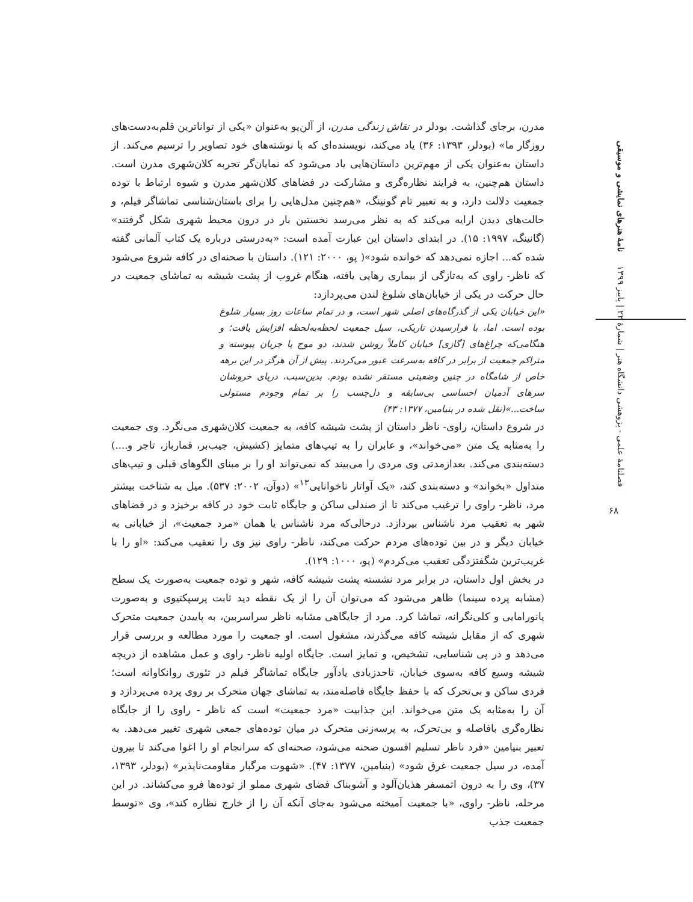فصلنامهٔ علمی - پژوهشی دانشگاه هنر | شمارهٔ ۲۲ | پاییز ۱۳۹۹ نامهٔ هنرهای نمایشی و موسیقی
۶۸
مدرن، برجای گذاشت. بودلر در نقاش زندگی مدرن، از آلن‌پو به‌عنوان «یکی از تواناترین قلم‌به‌دست‌های روزگار ما» (بودلر، ۱۳۹۳: ۳۶) یاد می‌کند، نویسنده‌ای که با نوشته‌های خود تصاویر را ترسیم می‌کند. از داستان به‌عنوان یکی از مهم‌ترین داستان‌هایی یاد می‌شود که نمایان‌گر تجربه کلان‌شهری مدرن است. داستان هم‌چنین، به فرایند نظاره‌گری و مشارکت در فضاهای کلان‌شهر مدرن و شیوه ارتباط با توده جمعیت دلالت دارد، و به تعبیر تام گونینگ، «هم‌چنین مدل‌هایی را برای باستان‌شناسی تماشاگر فیلم، و حالت‌های دیدن ارایه می‌کند که به نظر می‌رسد نخستین بار در درون محیط شهری شکل گرفتند» (گانینگ، ۱۹۹۷: ۱۵). در ابتدای داستان این عبارت آمده است: «به‌درستی درباره یک کتاب آلمانی گفته شده که... اجازه نمی‌دهد که خوانده شود»( پو، ۲۰۰۰: ۱۲۱). داستان با صحنه‌ای در کافه شروع می‌شود که ناظر- راوی که به‌تازگی از بیماری رهایی یافته، هنگام غروب از پشت شیشه به تماشای جمعیت در حال حرکت در یکی از خیابان‌های شلوغ لندن می‌پردازد:
«این خیابان یکی از گذرگاه‌های اصلی شهر است، و در تمام ساعات روز بسیار شلوغ بوده است. اما، با فرارسیدن تاریکی، سیل جمعیت لحظه‌به‌لحظه افزایش یافت؛ و هنگامی‌که چراغ‌های [گازی] خیابان کاملاً روشن شدند، دو موج یا جریان پیوسته و متراکم جمعیت از برابر در کافه به‌سرعت عبور می‌کردند. پیش از آن هرگز در این برهه خاص از شامگاه در چنین وضعیتی مستقر نشده بودم. بدین‌سبب، دریای خروشان سرهای آدمیان احساسی بی‌سابقه و دل‌چسب را بر تمام وجودم مستولی ساخت...»(نقل شده در بنیامین، ۱۳۷۷: ۴۳)
در شروع داستان، راوی- ناظر داستان از پشت شیشه کافه، به جمعیت کلان‌شهری می‌نگرد. وی جمعیت را به‌مثابه یک متن «می‌خواند»، و عابران را به تیپ‌های متمایز (کشیش، جیب‌بر، قمارباز، تاجر و....) دسته‌بندی می‌کند. بعدازمدتی وی مردی را می‌بیند که نمی‌تواند او را بر مبنای الگوهای قبلی و تیپ‌های متداول «بخواند» و دسته‌بندی کند، «یک آواتار ناخوانایی<sup>۱۳</sup>» (دوآن، ۲۰۰۲: ۵۳۷). میل به شناخت بیشتر مرد، ناظر- راوی را ترغیب می‌کند تا از صندلی ساکن و جایگاه ثابت خود در کافه برخیزد و در فضاهای شهر به تعقیب مرد ناشناس بپردازد. درحالی‌که مرد ناشناس یا همان «مرد جمعیت»، از خیابانی به خیابان دیگر و در بین توده‌های مردم حرکت می‌کند، ناظر- راوی نیز وی را تعقیب می‌کند: «او را با غریب‌ترین شگفتزدگی تعقیب می‌کردم» (پو، ۱۰۰۰: ۱۲۹).
در بخش اول داستان، در برابر مرد نشسته پشت شیشه کافه، شهر و توده جمعیت به‌صورت یک سطح (مشابه پرده سینما) ظاهر می‌شود که می‌توان آن را از یک نقطه دید ثابت پرسپکتیوی و به‌صورت پانورامایی و کلی‌نگرانه، تماشا کرد. مرد از جایگاهی مشابه ناظر سراسربین، به پاییدن جمعیت متحرک شهری که از مقابل شیشه کافه می‌گذرند، مشغول است. او جمعیت را مورد مطالعه و بررسی قرار می‌دهد و در پی شناسایی، تشخیص، و تمایز است. جایگاه اولیه ناظر- راوی و عمل مشاهده از دریچه شیشه وسیع کافه به‌سوی خیابان، تاحدزیادی یادآور جایگاه تماشاگر فیلم در تئوری روانکاوانه است؛ فردی ساکن و بی‌تحرک که با حفظ جایگاه فاصله‌مند، به تماشای جهان متحرک بر روی پرده می‌پردازد و آن را به‌مثابه یک متن می‌خواند. این جذابیت «مرد جمعیت» است که ناظر - راوی را از جایگاه نظاره‌گری بافاصله و بی‌تحرک، به پرسه‌زنی متحرک در میان توده‌های جمعی شهری تغییر می‌دهد. به تعبیر بنیامین «فرد ناظر تسلیم افسون صحنه می‌شود، صحنه‌ای که سرانجام او را اغوا می‌کند تا بیرون آمده، در سیل جمعیت غرق شود» (بنیامین، ۱۳۷۷: ۴۷). «شهوت مرگبار مقاومت‌ناپذیر» (بودلر، ۱۳۹۳، ۳۷)، وی را به درون اتمسفر هذیان‌آلود و آشوبناک فضای شهری مملو از توده‌ها فرو می‌کشاند. در این مرحله، ناظر- راوی، «با جمعیت آمیخته می‌شود به‌جای آنکه آن را از خارج نظاره کند»، وی «توسط جمعیت جذب